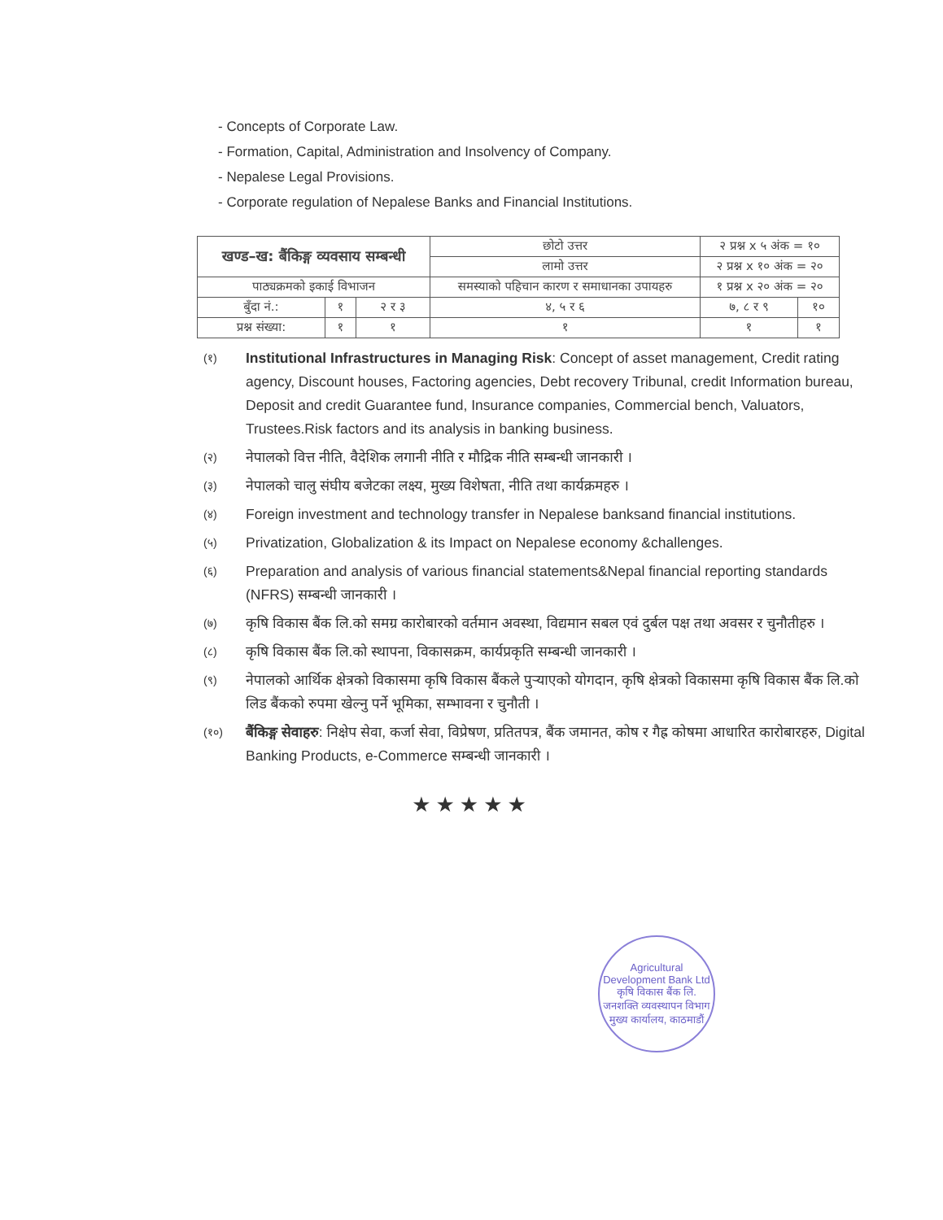- Concepts of Corporate Law.
- Formation, Capital, Administration and Insolvency of Company.
- Nepalese Legal Provisions.
- Corporate regulation of Nepalese Banks and Financial Institutions.
| खण्ड–ख: बैंकिङ्ग व्यवसाय सम्बन्धी | | | छोटो उत्तर | २ प्रश्न x ५ अंक = १० | |
| | | | लामो उत्तर | २ प्रश्न x १० अंक = २० | |
| पाठ्यक्रमको इकाई विभाजन | | | समस्याको पहिचान कारण र समाधानका उपायहरु | १ प्रश्न x २० अंक = २० | |
| बुँदा नं.: | १ | २ र ३ | ४, ५ र ६ | ७, ८ र ९ | १० |
| प्रश्न संख्या: | १ | १ | १ | १ | १ |
(१) Institutional Infrastructures in Managing Risk: Concept of asset management, Credit rating agency, Discount houses, Factoring agencies, Debt recovery Tribunal, credit Information bureau, Deposit and credit Guarantee fund, Insurance companies, Commercial bench, Valuators, Trustees.Risk factors and its analysis in banking business.
(२) नेपालको वित्त नीति, वैदेशिक लगानी नीति र मौद्रिक नीति सम्बन्धी जानकारी ।
(३) नेपालको चालु संघीय बजेटका लक्ष्य, मुख्य विशेषता, नीति तथा कार्यक्रमहरु ।
(४) Foreign investment and technology transfer in Nepalese banksand financial institutions.
(५) Privatization, Globalization & its Impact on Nepalese economy &challenges.
(६) Preparation and analysis of various financial statements&Nepal financial reporting standards (NFRS) सम्बन्धी जानकारी ।
(७) कृषि विकास बैंक लि.को समग्र कारोबारको वर्तमान अवस्था, विद्यमान सबल एवं दुर्बल पक्ष तथा अवसर र चुनौतीहरु ।
(८) कृषि विकास बैंक लि.को स्थापना, विकासक्रम, कार्यप्रकृति सम्बन्धी जानकारी ।
(९) नेपालको आर्थिक क्षेत्रको विकासमा कृषि विकास बैंकले पुऱ्याएको योगदान, कृषि क्षेत्रको विकासमा कृषि विकास बैंक लि.को लिड बैंकको रुपमा खेल्नु पर्ने भूमिका, सम्भावना र चुनौती ।
(१०) बैंकिङ्ग सेवाहरु: निक्षेप सेवा, कर्जा सेवा, विप्रेषण, प्रतितपत्र, बैंक जमानत, कोष र गैह्र कोषमा आधारित कारोबारहरु, Digital Banking Products, e-Commerce सम्बन्धी जानकारी ।
★★★★★
Agricultural Development Bank Ltd
कृषि विकास बैंक लि.
जनशक्ति व्यवस्थापन विभाग
मुख्य कार्यालय, काठमाडौं